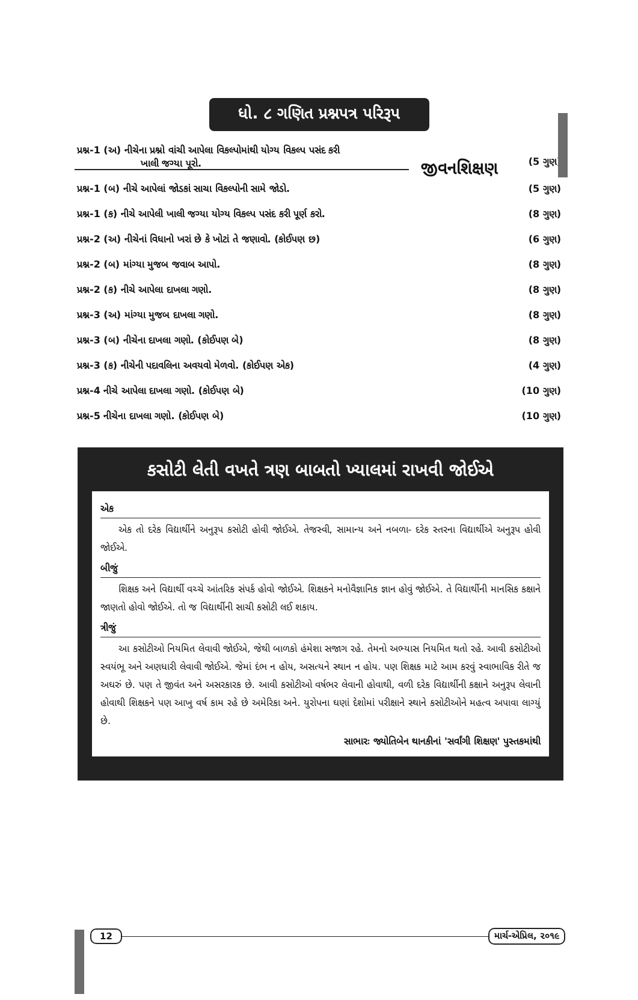જીવનશિક્ષણ
ધો. ૮ ગણિત પ્રશ્નપત્ર પરિરૂપ
| પ્રશ્ન-1 (અ) નીચેના પ્રશ્નો વાંચી આપેલા વિકલ્પોમાંથી યોગ્ય વિકલ્પ પસંદ કરી ખાલી જગ્યા પૂરો. | (5 ગુણ) |
| પ્રશ્ન-1 (બ) નીચે આપેલાં જોડકાં સાચા વિકલ્પોની સામે જોડો. | (5 ગુણ) |
| પ્રશ્ન-1 (ક) નીચે આપેલી ખાલી જગ્યા યોગ્ય વિકલ્પ પસંદ કરી પૂર્ણ કરો. | (8 ગુણ) |
| પ્રશ્ન-2 (અ) નીચેનાં વિધાનો ખરાં છે કે ખોટાં તે જણાવો. (કોઈપણ છ) | (6 ગુણ) |
| પ્રશ્ન-2 (બ) માંગ્યા મુજબ જવાબ આપો. | (8 ગુણ) |
| પ્રશ્ન-2 (ક) નીચે આપેલા દાખલા ગણો. | (8 ગુણ) |
| પ્રશ્ન-3 (અ) માંગ્યા મુજબ દાખલા ગણો. | (8 ગુણ) |
| પ્રશ્ન-3 (બ) નીચેના દાખલા ગણો. (કોઈપણ બે) | (8 ગુણ) |
| પ્રશ્ન-3 (ક) નીચેની પદાવલિના અવયવો મેળવો. (કોઈપણ એક) | (4 ગુણ) |
| પ્રશ્ન-4 નીચે આપેલા દાખલા ગણો. (કોઈપણ બે) | (10 ગુણ) |
| પ્રશ્ન-5 નીચેના દાખલા ગણો. (કોઈપણ બે) | (10 ગુણ) |
કસોટી લેતી વખતે ત્રણ બાબતો ખ્યાલમાં રાખવી જોઈએ
એક
એક તો દરેક વિદ્યાર્થીને અનુરૂપ કસોટી હોવી જોઈએ. તેજસ્વી, સામાન્ય અને નબળા- દરેક સ્તરના વિદ્યાર્થીએ અનુરૂપ હોવી જોઈએ.
બીજું
શિક્ષક અને વિદ્યાર્થી વચ્ચે આંતરિક સંપર્ક હોવો જોઈએ. શિક્ષકને મનોવૈજ્ઞાનિક જ્ઞાન હોવું જોઈએ. તે વિદ્યાર્થીની માનસિક કક્ષાને જાણતો હોવો જોઈએ. તો જ વિદ્યાર્થીની સાચી કસોટી લઈ શકાય.
ત્રીજું
આ કસોટીઓ નિયમિત લેવાવી જોઈએ, જેથી બાળકો હંમેશા સજાગ રહે. તેમનો અભ્યાસ નિયમિત થતો રહે. આવી કસોટીઓ સ્વયંભૂ અને અણધારી લેવાવી જોઈએ. જેમાં દંભ ન હોય, અસત્યને સ્થાન ન હોય. પણ શિક્ષક માટે આમ કરવું સ્વાભાવિક રીતે જ અઘરું છે. પણ તે જીવંત અને અસરકારક છે. આવી કસોટીઓ વર્ષભર લેવાની હોવાથી, વળી દરેક વિદ્યાર્થીની કક્ષાને અનુરૂપ લેવાની હોવાથી શિક્ષકને પણ આખુ વર્ષ કામ રહે છે અમેરિકા અને. યુરોપના ઘણાં દેશોમાં પરીક્ષાને સ્થાને કસોટીઓને મહત્વ અપાવા લાગ્યું છે.
સાભારઃ જ્યોતિબેન થાનકીનાં 'સર્વાંગી શિક્ષણ' પુસ્તકમાંથી
12 માર્ચ-એપ્રિલ, ૨૦૧૯